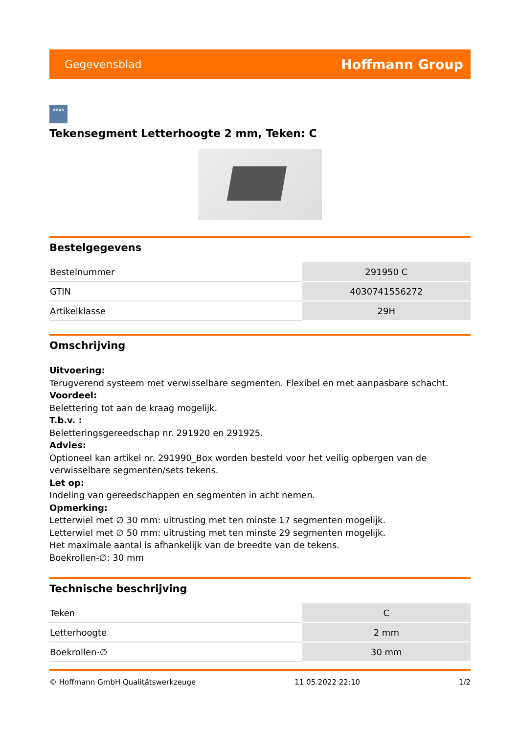Gegevensblad Hoffmann Group
zeus
Tekensegment Letterhoogte 2 mm, Teken: C
Bestelgegevens
| Bestelnummer | 291950 C |
| GTIN | 4030741556272 |
| Artikelklasse | 29H |
Omschrijving
Uitvoering:
Terugverend systeem met verwisselbare segmenten. Flexibel en met aanpasbare schacht.
Voordeel:
Belettering tot aan de kraag mogelijk.
T.b.v. :
Beletteringsgereedschap nr. 291920 en 291925.
Advies:
Optioneel kan artikel nr. 291990_Box worden besteld voor het veilig opbergen van de verwisselbare segmenten/sets tekens.
Let op:
Indeling van gereedschappen en segmenten in acht nemen.
Opmerking:
Letterwiel met ∅ 30 mm: uitrusting met ten minste 17 segmenten mogelijk.
Letterwiel met ∅ 50 mm: uitrusting met ten minste 29 segmenten mogelijk.
Het maximale aantal is afhankelijk van de breedte van de tekens.
Boekrollen-∅: 30 mm
Technische beschrijving
| Teken | C |
| Letterhoogte | 2 mm |
| Boekrollen-∅ | 30 mm |
© Hoffmann GmbH Qualitätswerkzeuge 11.05.2022 22:10 1/2